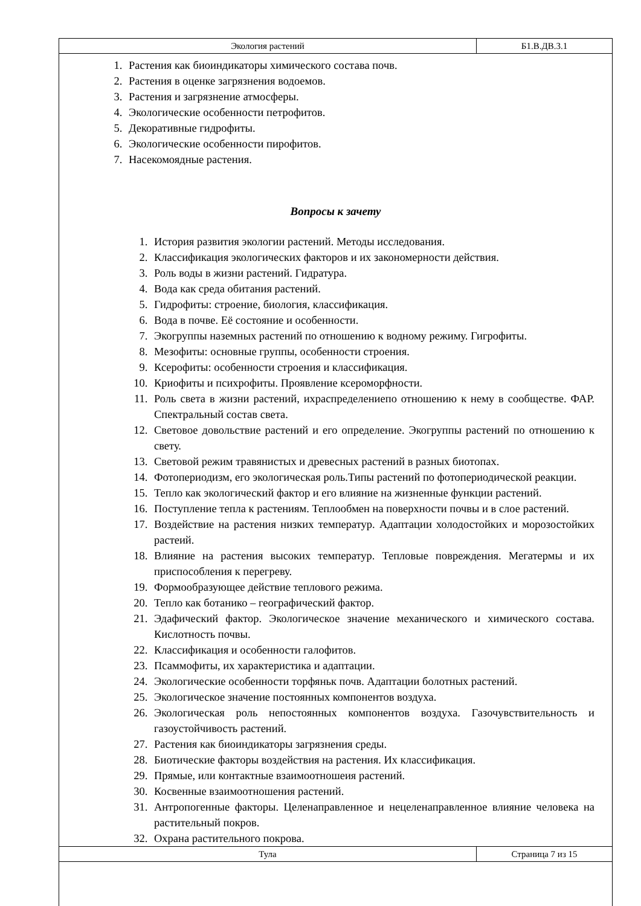| Экология растений | Б1.В.ДВ.3.1 |
1. Растения как биоиндикаторы химического состава почв.
2. Растения в оценке загрязнения водоемов.
3. Растения и загрязнение атмосферы.
4. Экологические особенности петрофитов.
5. Декоративные гидрофиты.
6. Экологические особенности пирофитов.
7. Насекомоядные растения.
Вопросы к зачету
1. История развития экологии растений. Методы исследования.
2. Классификация экологических факторов и их закономерности действия.
3. Роль воды в жизни растений. Гидратура.
4. Вода как среда обитания растений.
5. Гидрофиты: строение, биология, классификация.
6. Вода в почве. Её состояние и особенности.
7. Экогруппы наземных растений по отношению к водному режиму. Гигрофиты.
8. Мезофиты: основные группы, особенности строения.
9. Ксерофиты: особенности строения и классификация.
10. Криофиты и психрофиты. Проявление ксероморфности.
11. Роль света в жизни растений, ихраспределениепо отношению к нему в сообществе. ФАР. Спектральный состав света.
12. Световое довольствие растений и его определение. Экогруппы растений по отношению к свету.
13. Световой режим травянистых и древесных растений в разных биотопах.
14. Фотопериодизм, его экологическая роль.Типы растений по фотопериодической реакции.
15. Тепло как экологический фактор и его влияние на жизненные функции растений.
16. Поступление тепла к растениям. Теплообмен на поверхности почвы и в слое растений.
17. Воздействие на растения низких температур. Адаптации холодостойких и морозостойких растеий.
18. Влияние на растения высоких температур. Тепловые повреждения. Мегатермы и их приспособления к перегреву.
19. Формообразующее действие теплового режима.
20. Тепло как ботанико – географический фактор.
21. Эдафический фактор. Экологическое значение механического и химического состава. Кислотность почвы.
22. Классификация и особенности галофитов.
23. Псаммофиты, их характеристика и адаптации.
24. Экологические особенности торфяньк почв. Адаптации болотных растений.
25. Экологическое значение постоянных компонентов воздуха.
26. Экологическая роль непостоянных компонентов воздуха. Газочувствительность и газоустойчивость растений.
27. Растения как биоиндикаторы загрязнения среды.
28. Биотические факторы воздействия на растения. Их классификация.
29. Прямые, или контактные взаимоотношеия растений.
30. Косвенные взаимоотношения растений.
31. Антропогенные факторы. Целенаправленное и нецеленаправленное влияние человека на растительный покров.
32. Охрана растительного покрова.
| Тула | Страница 7 из 15 |